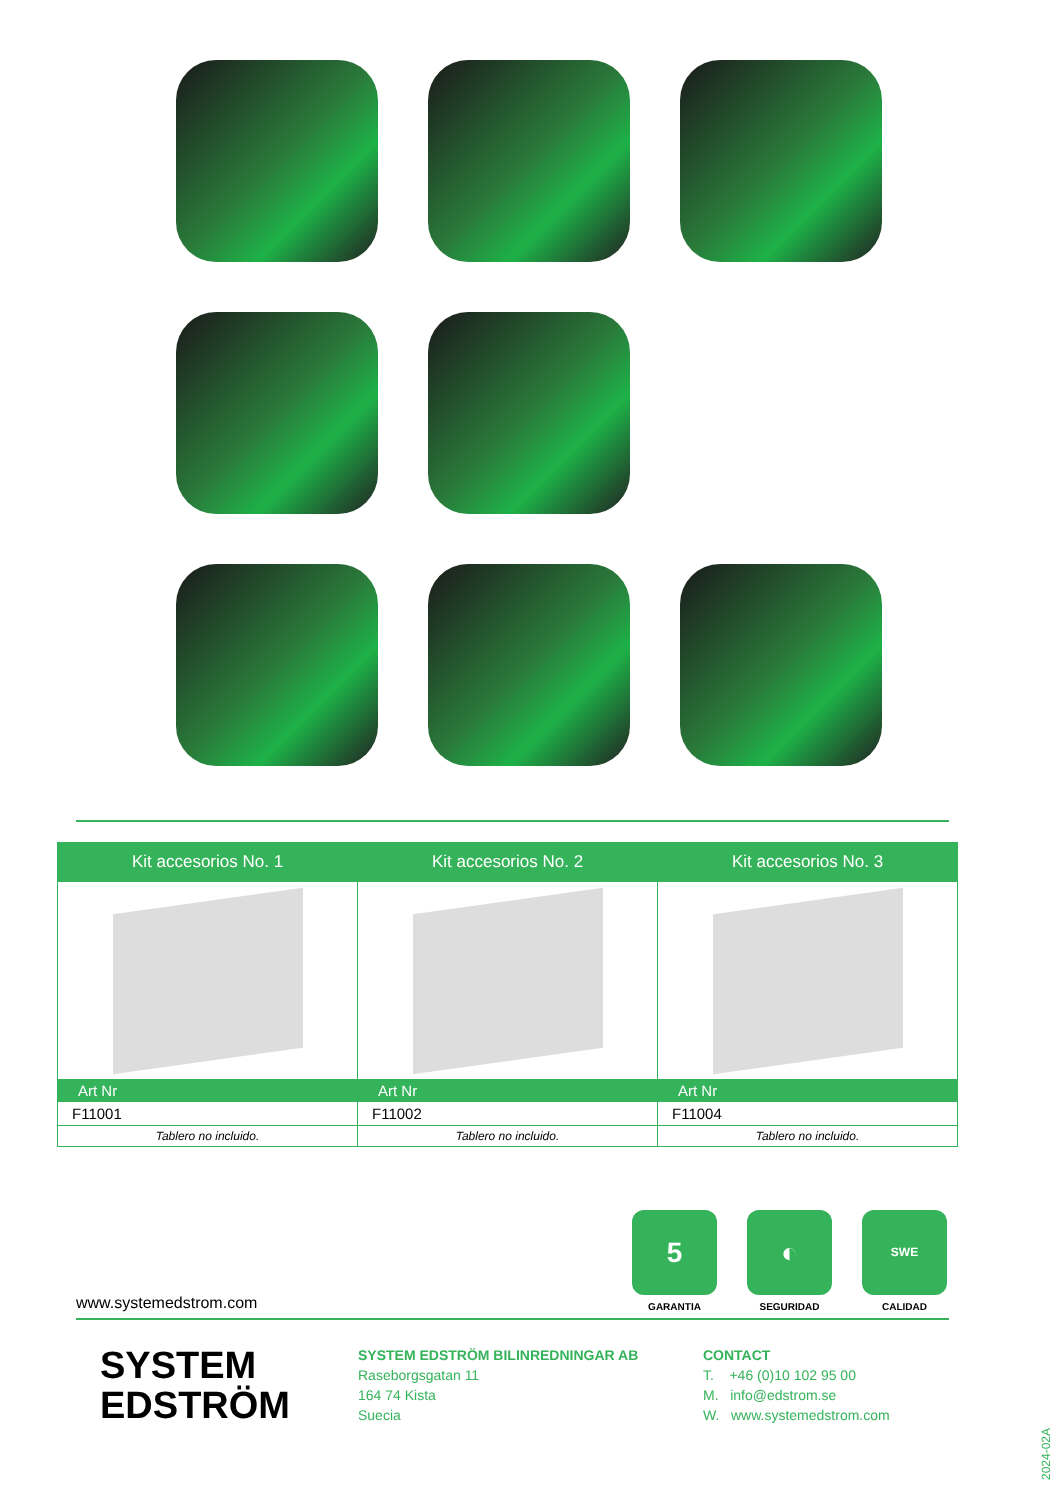| Kit accesorios No. 1 | Kit accesorios No. 2 | Kit accesorios No. 3 |
| --- | --- | --- |
| Art Nr | Art Nr | Art Nr |
| F11001 | F11002 | F11004 |
| Tablero no incluido. | Tablero no incluido. | Tablero no incluido. |
5
GARANTIA
◐
SEGURIDAD
SWE
CALIDAD
www.systemedstrom.com
SYSTEM
EDSTRÖM
SYSTEM EDSTRÖM BILINREDNINGAR AB
Raseborgsgatan 11
164 74 Kista
Suecia
CONTACT
T. +46 (0)10 102 95 00
M. info@edstrom.se
W. www.systemedstrom.com
2024-02A